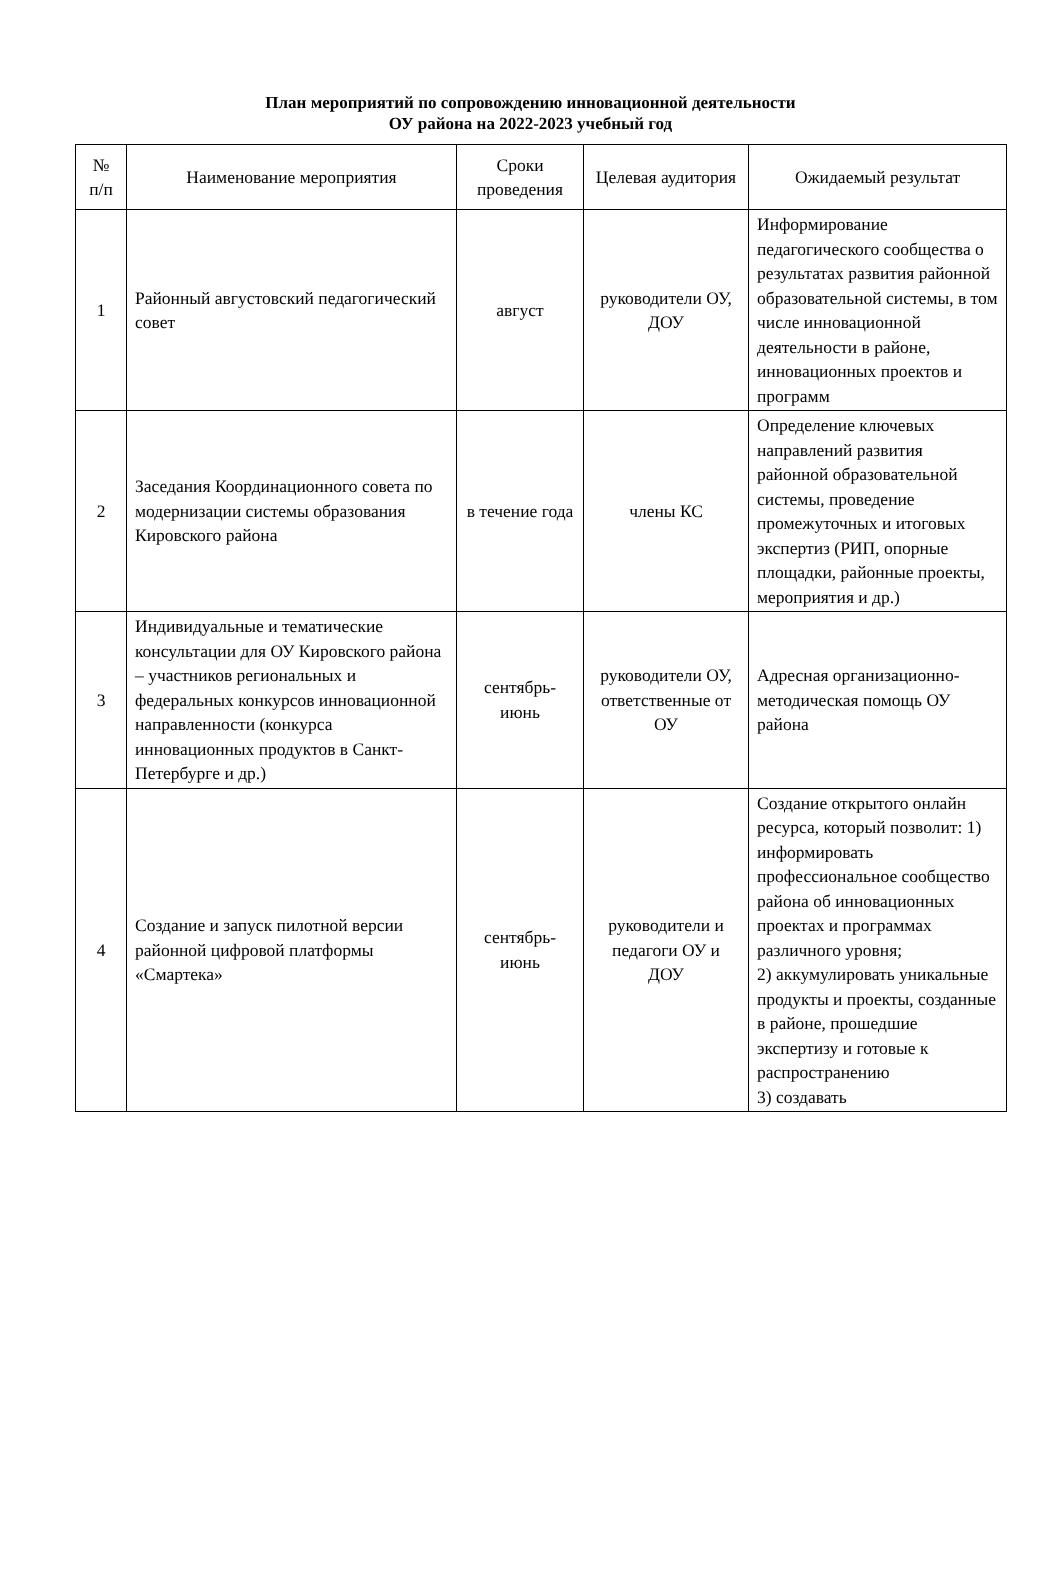План мероприятий по сопровождению инновационной деятельности
ОУ района на 2022-2023 учебный год
| № п/п | Наименование мероприятия | Сроки проведения | Целевая аудитория | Ожидаемый результат |
| --- | --- | --- | --- | --- |
| 1 | Районный августовский педагогический совет | август | руководители ОУ, ДОУ | Информирование педагогического сообщества о результатах развития районной образовательной системы, в том числе инновационной деятельности в районе, инновационных проектов и программ |
| 2 | Заседания Координационного совета по модернизации системы образования Кировского района | в течение года | члены КС | Определение ключевых направлений развития районной образовательной системы, проведение промежуточных и итоговых экспертиз (РИП, опорные площадки, районные проекты, мероприятия и др.) |
| 3 | Индивидуальные и тематические консультации для ОУ Кировского района – участников региональных и федеральных конкурсов инновационной направленности (конкурса инновационных продуктов в Санкт-Петербурге и др.) | сентябрь-июнь | руководители ОУ, ответственные от ОУ | Адресная организационно-методическая помощь ОУ района |
| 4 | Создание и запуск пилотной версии районной цифровой платформы «Смартека» | сентябрь-июнь | руководители и педагоги ОУ и ДОУ | Создание открытого онлайн ресурса, который позволит: 1) информировать профессиональное сообщество района об инновационных проектах и программах различного уровня; 2) аккумулировать уникальные продукты и проекты, созданные в районе, прошедшие экспертизу и готовые к распространению 3) создавать |